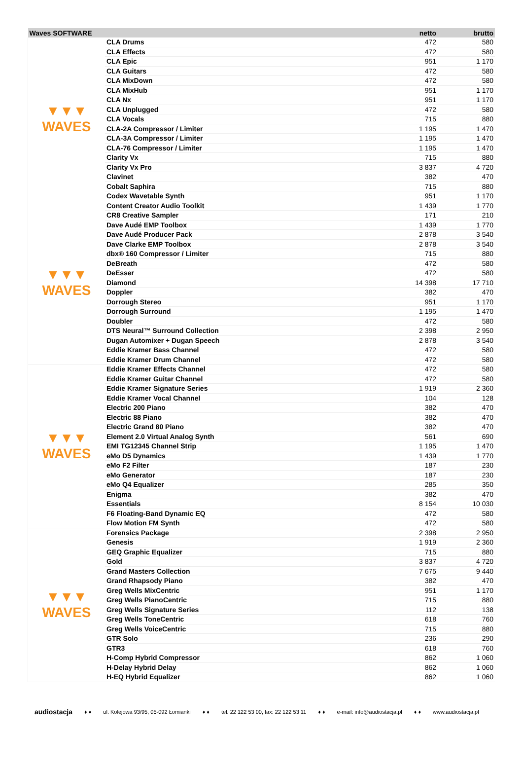| Waves SOFTWARE | | netto | brutto |
| --- | --- | --- | --- |
| ▼▼▼ WAVES | CLA Drums | 472 | 580 |
| | CLA Effects | 472 | 580 |
| | CLA Epic | 951 | 1 170 |
| | CLA Guitars | 472 | 580 |
| | CLA MixDown | 472 | 580 |
| | CLA MixHub | 951 | 1 170 |
| | CLA Nx | 951 | 1 170 |
| | CLA Unplugged | 472 | 580 |
| | CLA Vocals | 715 | 880 |
| | CLA-2A Compressor / Limiter | 1 195 | 1 470 |
| | CLA-3A Compressor / Limiter | 1 195 | 1 470 |
| | CLA-76 Compressor / Limiter | 1 195 | 1 470 |
| | Clarity Vx | 715 | 880 |
| | Clarity Vx Pro | 3 837 | 4 720 |
| | Clavinet | 382 | 470 |
| | Cobalt Saphira | 715 | 880 |
| | Codex Wavetable Synth | 951 | 1 170 |
| ▼▼▼ WAVES | Content Creator Audio Toolkit | 1 439 | 1 770 |
| | CR8 Creative Sampler | 171 | 210 |
| | Dave Audé EMP Toolbox | 1 439 | 1 770 |
| | Dave Audé Producer Pack | 2 878 | 3 540 |
| | Dave Clarke EMP Toolbox | 2 878 | 3 540 |
| | dbx® 160 Compressor / Limiter | 715 | 880 |
| | DeBreath | 472 | 580 |
| | DeEsser | 472 | 580 |
| | Diamond | 14 398 | 17 710 |
| | Doppler | 382 | 470 |
| | Dorrough Stereo | 951 | 1 170 |
| | Dorrough Surround | 1 195 | 1 470 |
| | Doubler | 472 | 580 |
| | DTS Neural™ Surround Collection | 2 398 | 2 950 |
| | Dugan Automixer + Dugan Speech | 2 878 | 3 540 |
| | Eddie Kramer Bass Channel | 472 | 580 |
| | Eddie Kramer Drum Channel | 472 | 580 |
| ▼▼▼ WAVES | Eddie Kramer Effects Channel | 472 | 580 |
| | Eddie Kramer Guitar Channel | 472 | 580 |
| | Eddie Kramer Signature Series | 1 919 | 2 360 |
| | Eddie Kramer Vocal Channel | 104 | 128 |
| | Electric 200 Piano | 382 | 470 |
| | Electric 88 Piano | 382 | 470 |
| | Electric Grand 80 Piano | 382 | 470 |
| | Element 2.0 Virtual Analog Synth | 561 | 690 |
| | EMI TG12345 Channel Strip | 1 195 | 1 470 |
| | eMo D5 Dynamics | 1 439 | 1 770 |
| | eMo F2 Filter | 187 | 230 |
| | eMo Generator | 187 | 230 |
| | eMo Q4 Equalizer | 285 | 350 |
| | Enigma | 382 | 470 |
| | Essentials | 8 154 | 10 030 |
| | F6 Floating-Band Dynamic EQ | 472 | 580 |
| | Flow Motion FM Synth | 472 | 580 |
| ▼▼▼ WAVES | Forensics Package | 2 398 | 2 950 |
| | Genesis | 1 919 | 2 360 |
| | GEQ Graphic Equalizer | 715 | 880 |
| | Gold | 3 837 | 4 720 |
| | Grand Masters Collection | 7 675 | 9 440 |
| | Grand Rhapsody Piano | 382 | 470 |
| | Greg Wells MixCentric | 951 | 1 170 |
| | Greg Wells PianoCentric | 715 | 880 |
| | Greg Wells Signature Series | 112 | 138 |
| | Greg Wells ToneCentric | 618 | 760 |
| | Greg Wells VoiceCentric | 715 | 880 |
| | GTR Solo | 236 | 290 |
| | GTR3 | 618 | 760 |
| | H-Comp Hybrid Compressor | 862 | 1 060 |
| | H-Delay Hybrid Delay | 862 | 1 060 |
| | H-EQ Hybrid Equalizer | 862 | 1 060 |
audiostacja ♦ ♦ ul. Kolejowa 93/95, 05-092 Łomianki ♦ ♦ tel. 22 122 53 00, fax: 22 122 53 11 ♦ ♦ e-mail: info@audiostacja.pl ♦ ♦ www.audiostacja.pl